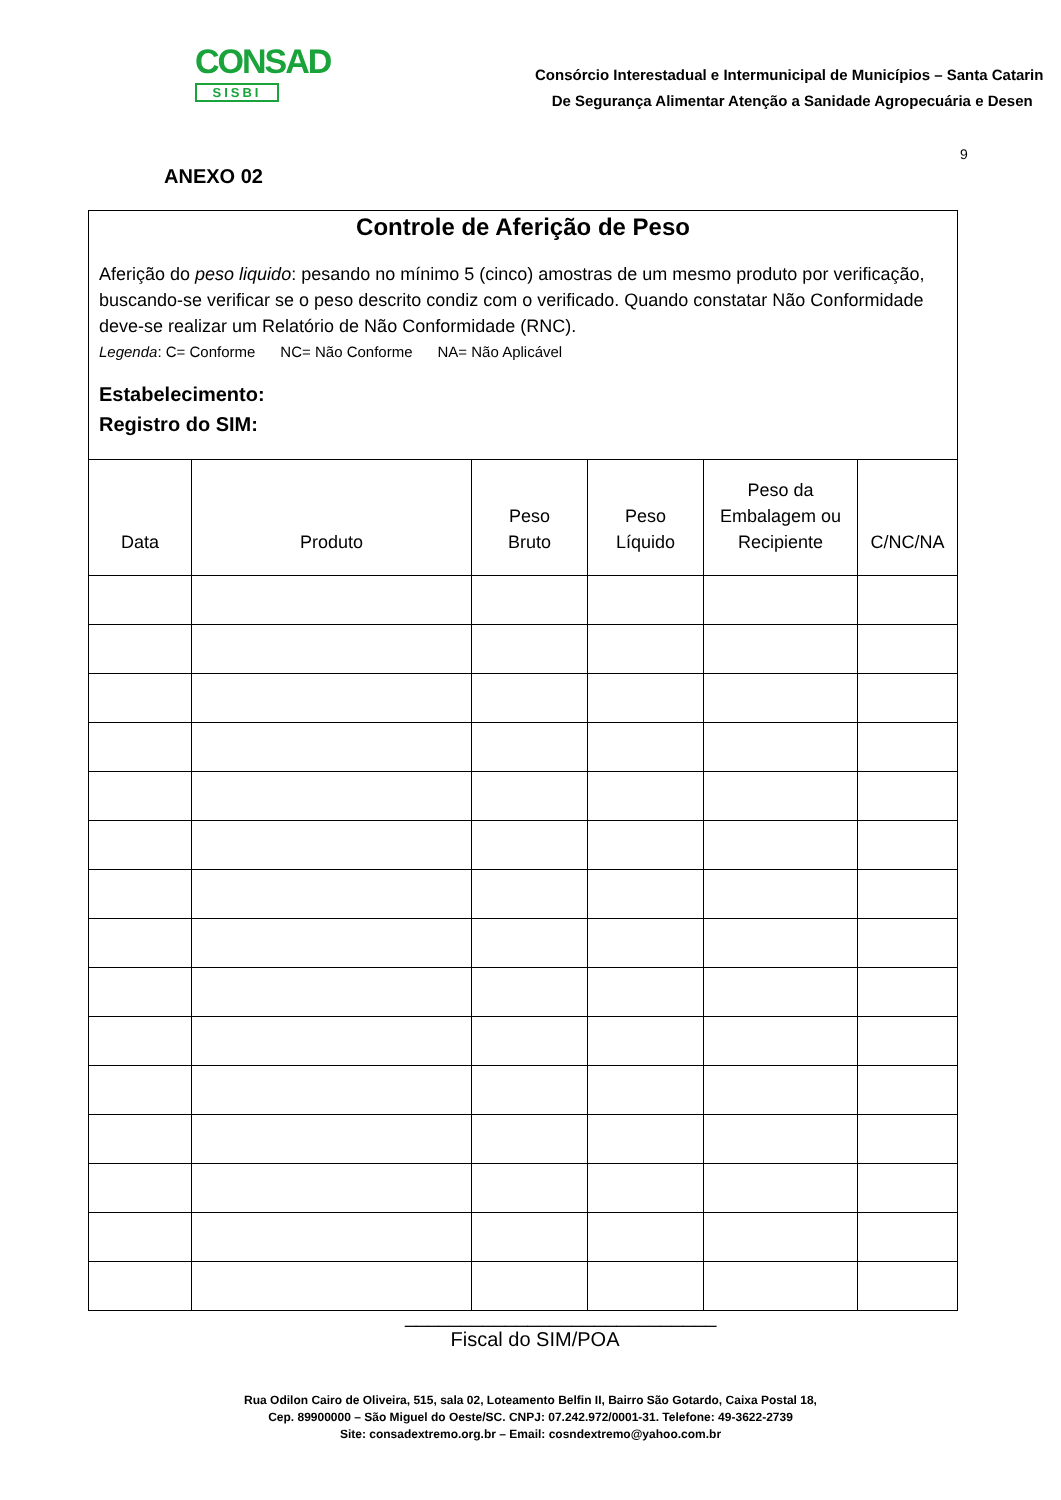CONSAD
SISBI
Consórcio Interestadual e Intermunicipal de Municípios – Santa Catarin
De Segurança Alimentar Atenção a Sanidade Agropecuária e Desen
9
ANEXO 02
Controle de Aferição de Peso
Aferição do peso liquido: pesando no mínimo 5 (cinco) amostras de um mesmo produto por verificação, buscando-se verificar se o peso descrito condiz com o verificado. Quando constatar Não Conformidade deve-se realizar um Relatório de Não Conformidade (RNC).
Legenda: C= Conforme NC= Não Conforme NA= Não Aplicável
Estabelecimento:
Registro do SIM:
| Data | Produto | Peso Bruto | Peso Líquido | Peso da Embalagem ou Recipiente | C/NC/NA |
| --- | --- | --- | --- | --- | --- |
____________________________
Fiscal do SIM/POA
Rua Odilon Cairo de Oliveira, 515, sala 02, Loteamento Belfin II, Bairro São Gotardo, Caixa Postal 18,
Cep. 89900000 – São Miguel do Oeste/SC. CNPJ: 07.242.972/0001-31. Telefone: 49-3622-2739
Site: consadextremo.org.br – Email: cosndextremo@yahoo.com.br